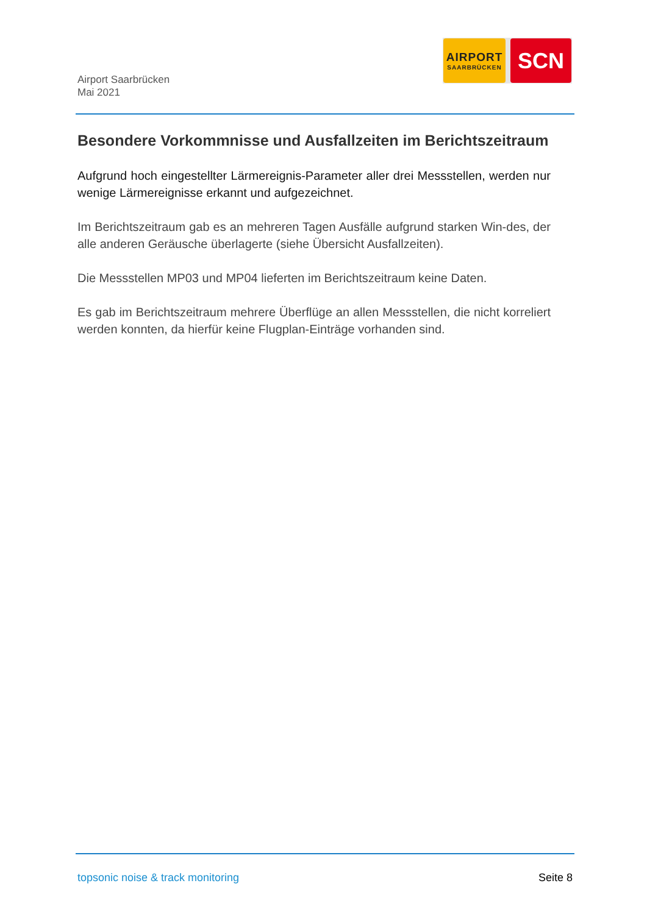Airport Saarbrücken
Mai 2021
AIRPORT
SAARBRÜCKEN
SCN
Besondere Vorkommnisse und Ausfallzeiten im Berichtszeitraum
Aufgrund hoch eingestellter Lärmereignis-Parameter aller drei Messstellen, werden nur wenige Lärmereignisse erkannt und aufgezeichnet.
Im Berichtszeitraum gab es an mehreren Tagen Ausfälle aufgrund starken Win-des, der alle anderen Geräusche überlagerte (siehe Übersicht Ausfallzeiten).
Die Messstellen MP03 und MP04 lieferten im Berichtszeitraum keine Daten.
Es gab im Berichtszeitraum mehrere Überflüge an allen Messstellen, die nicht korreliert werden konnten, da hierfür keine Flugplan-Einträge vorhanden sind.
topsonic noise & track monitoring Seite 8